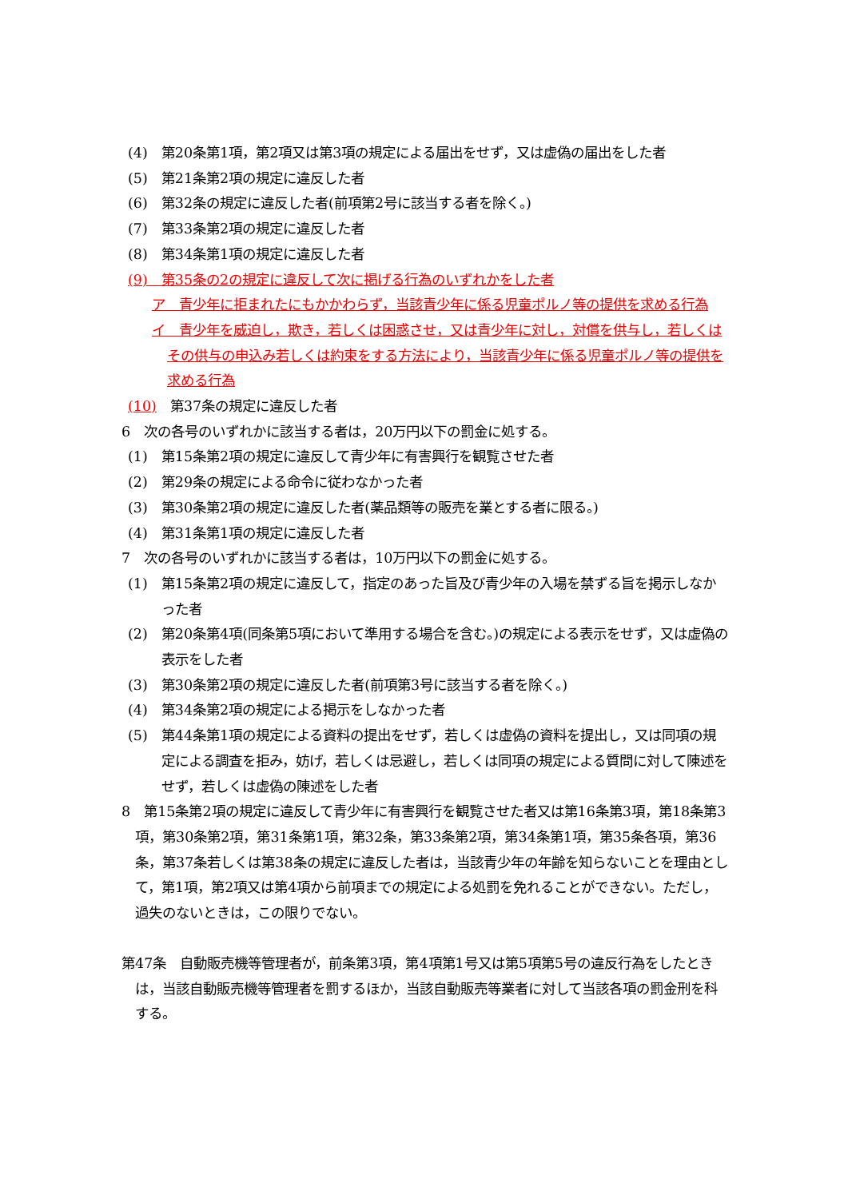(4)　第20条第1項，第2項又は第3項の規定による届出をせず，又は虚偽の届出をした者
(5)　第21条第2項の規定に違反した者
(6)　第32条の規定に違反した者(前項第2号に該当する者を除く。)
(7)　第33条第2項の規定に違反した者
(8)　第34条第1項の規定に違反した者
(9)　第35条の2の規定に違反して次に掲げる行為のいずれかをした者
ア　青少年に拒まれたにもかかわらず，当該青少年に係る児童ポルノ等の提供を求める行為
イ　青少年を威迫し，欺き，若しくは困惑させ，又は青少年に対し，対償を供与し，若しくはその供与の申込み若しくは約束をする方法により，当該青少年に係る児童ポルノ等の提供を求める行為
(10)　第37条の規定に違反した者
6　次の各号のいずれかに該当する者は，20万円以下の罰金に処する。
(1)　第15条第2項の規定に違反して青少年に有害興行を観覧させた者
(2)　第29条の規定による命令に従わなかった者
(3)　第30条第2項の規定に違反した者(薬品類等の販売を業とする者に限る。)
(4)　第31条第1項の規定に違反した者
7　次の各号のいずれかに該当する者は，10万円以下の罰金に処する。
(1)　第15条第2項の規定に違反して，指定のあった旨及び青少年の入場を禁ずる旨を掲示しなかった者
(2)　第20条第4項(同条第5項において準用する場合を含む。)の規定による表示をせず，又は虚偽の表示をした者
(3)　第30条第2項の規定に違反した者(前項第3号に該当する者を除く。)
(4)　第34条第2項の規定による掲示をしなかった者
(5)　第44条第1項の規定による資料の提出をせず，若しくは虚偽の資料を提出し，又は同項の規定による調査を拒み，妨げ，若しくは忌避し，若しくは同項の規定による質問に対して陳述をせず，若しくは虚偽の陳述をした者
8　第15条第2項の規定に違反して青少年に有害興行を観覧させた者又は第16条第3項，第18条第3項，第30条第2項，第31条第1項，第32条，第33条第2項，第34条第1項，第35条各項，第36条，第37条若しくは第38条の規定に違反した者は，当該青少年の年齢を知らないことを理由として，第1項，第2項又は第4項から前項までの規定による処罰を免れることができない。ただし，過失のないときは，この限りでない。
第47条　自動販売機等管理者が，前条第3項，第4項第1号又は第5項第5号の違反行為をしたときは，当該自動販売機等管理者を罰するほか，当該自動販売等業者に対して当該各項の罰金刑を科する。